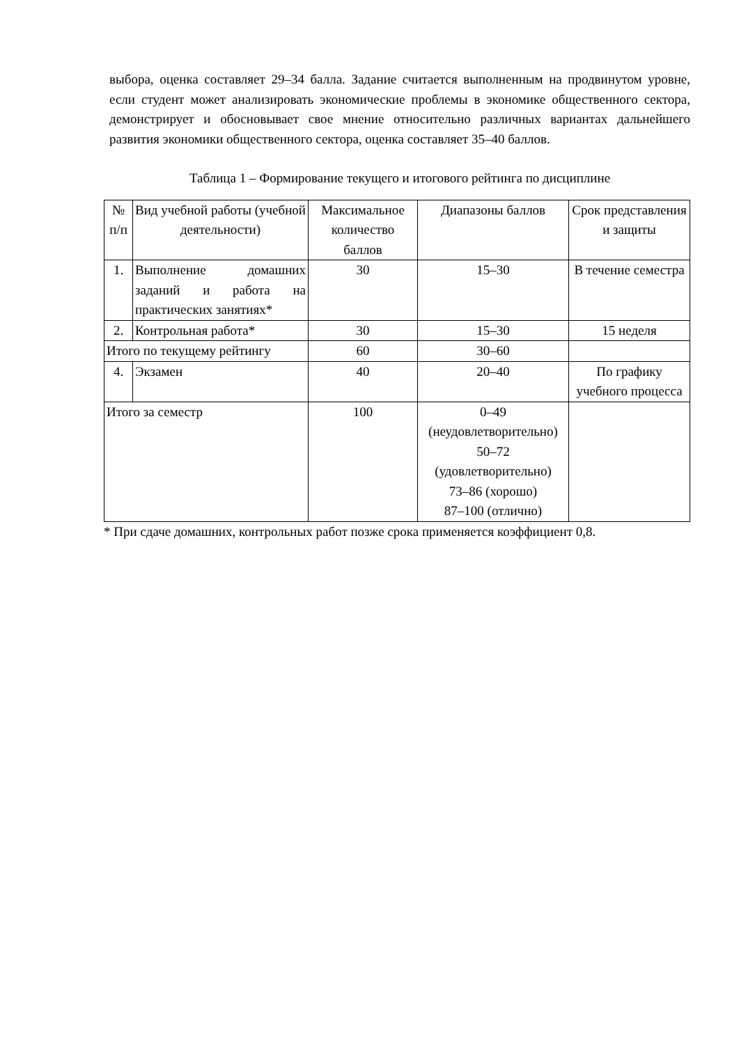выбора, оценка составляет 29–34 балла. Задание считается выполненным на продвинутом уровне, если студент может анализировать экономические проблемы в экономике общественного сектора, демонстрирует и обосновывает свое мнение относительно различных вариантах дальнейшего развития экономики общественного сектора, оценка составляет 35–40 баллов.
Таблица 1 – Формирование текущего и итогового рейтинга по дисциплине
| № п/п | Вид учебной работы (учебной деятельности) | Максимальное количество баллов | Диапазоны баллов | Срок представления и защиты |
| --- | --- | --- | --- | --- |
| 1. | Выполнение домашних заданий и работа на практических занятиях* | 30 | 15–30 | В течение семестра |
| 2. | Контрольная работа* | 30 | 15–30 | 15 неделя |
| Итого по текущему рейтингу | | 60 | 30–60 | |
| 4. | Экзамен | 40 | 20–40 | По графику учебного процесса |
| Итого за семестр | | 100 | 0–49 (неудовлетворительно) 50–72 (удовлетворительно) 73–86 (хорошо) 87–100 (отлично) | |
* При сдаче домашних, контрольных работ позже срока применяется коэффициент 0,8.